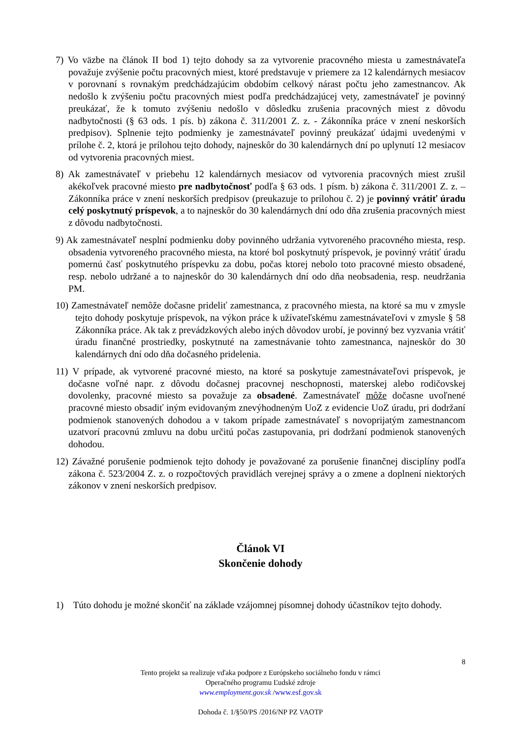7) Vo väzbe na článok II bod 1) tejto dohody sa za vytvorenie pracovného miesta u zamestnávateľa považuje zvýšenie počtu pracovných miest, ktoré predstavuje v priemere za 12 kalendárnych mesiacov v porovnaní s rovnakým predchádzajúcim obdobím celkový nárast počtu jeho zamestnancov. Ak nedošlo k zvýšeniu počtu pracovných miest podľa predchádzajúcej vety, zamestnávateľ je povinný preukázať, že k tomuto zvýšeniu nedošlo v dôsledku zrušenia pracovných miest z dôvodu nadbytočnosti (§ 63 ods. 1 pís. b) zákona č. 311/2001 Z. z. - Zákonníka práce v znení neskorších predpisov). Splnenie tejto podmienky je zamestnávateľ povinný preukázať údajmi uvedenými v prílohe č. 2, ktorá je prílohou tejto dohody, najneskôr do 30 kalendárnych dní po uplynutí 12 mesiacov od vytvorenia pracovných miest.
8) Ak zamestnávateľ v priebehu 12 kalendárnych mesiacov od vytvorenia pracovných miest zrušil akékoľvek pracovné miesto pre nadbytočnosť podľa § 63 ods. 1 písm. b) zákona č. 311/2001 Z. z. – Zákonníka práce v znení neskorších predpisov (preukazuje to prílohou č. 2) je povinný vrátiť úradu celý poskytnutý príspevok, a to najneskôr do 30 kalendárnych dní odo dňa zrušenia pracovných miest z dôvodu nadbytočnosti.
9) Ak zamestnávateľ nesplní podmienku doby povinného udržania vytvoreného pracovného miesta, resp. obsadenia vytvoreného pracovného miesta, na ktoré bol poskytnutý príspevok, je povinný vrátiť úradu pomernú časť poskytnutého príspevku za dobu, počas ktorej nebolo toto pracovné miesto obsadené, resp. nebolo udržané a to najneskôr do 30 kalendárnych dní odo dňa neobsadenia, resp. neudržania PM.
10) Zamestnávateľ nemôže dočasne prideliť zamestnanca, z pracovného miesta, na ktoré sa mu v zmysle tejto dohody poskytuje príspevok, na výkon práce k užívateľskému zamestnávateľovi v zmysle § 58 Zákonníka práce. Ak tak z prevádzkových alebo iných dôvodov urobí, je povinný bez vyzvania vrátiť úradu finančné prostriedky, poskytnuté na zamestnávanie tohto zamestnanca, najneskôr do 30 kalendárnych dní odo dňa dočasného pridelenia.
11) V prípade, ak vytvorené pracovné miesto, na ktoré sa poskytuje zamestnávateľovi príspevok, je dočasne voľné napr. z dôvodu dočasnej pracovnej neschopnosti, materskej alebo rodičovskej dovolenky, pracovné miesto sa považuje za obsadené. Zamestnávateľ môže dočasne uvoľnené pracovné miesto obsadiť iným evidovaným znevýhodneným UoZ z evidencie UoZ úradu, pri dodržaní podmienok stanovených dohodou a v takom prípade zamestnávateľ s novoprijatým zamestnancom uzatvorí pracovnú zmluvu na dobu určitú počas zastupovania, pri dodržaní podmienok stanovených dohodou.
12) Závažné porušenie podmienok tejto dohody je považované za porušenie finančnej disciplíny podľa zákona č. 523/2004 Z. z. o rozpočtových pravidlách verejnej správy a o zmene a doplnení niektorých zákonov v znení neskorších predpisov.
Článok VI
Skončenie dohody
1) Túto dohodu je možné skončiť na základe vzájomnej písomnej dohody účastníkov tejto dohody.
8
Tento projekt sa realizuje vďaka podpore z Európskeho sociálneho fondu v rámci
Operačného programu Ľudské zdroje
www.employment.gov.sk /www.esf.gov.sk
Dohoda č. 1/§50/PS /2016/NP PZ VAOTP